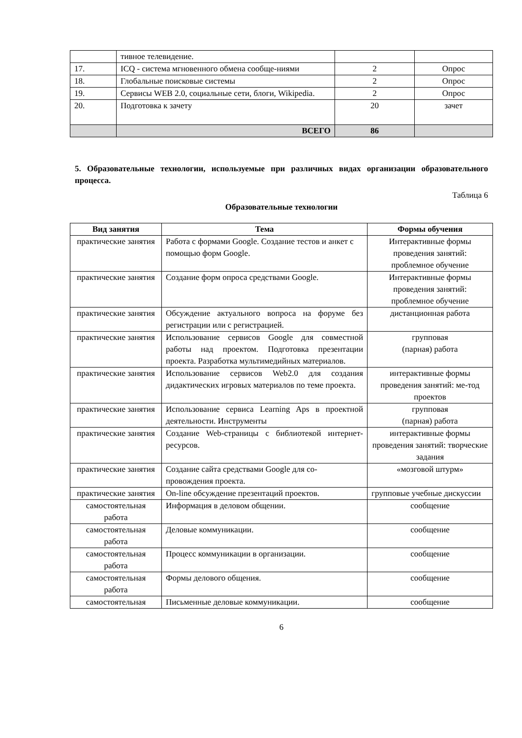| | тивное телевидение. | | |
| 17. | ICQ - система мгновенного обмена сообще-ниями | 2 | Опрос |
| 18. | Глобальные поисковые системы | 2 | Опрос |
| 19. | Сервисы WEB 2.0, социальные сети, блоги, Wikipedia. | 2 | Опрос |
| 20. | Подготовка к зачету | 20 | зачет |
| | ВСЕГО | 86 | |
5. Образовательные технологии, используемые при различных видах организации образовательного процесса.
Таблица 6
Образовательные технологии
| Вид занятия | Тема | Формы обучения |
| --- | --- | --- |
| практические занятия | Работа с формами Google. Создание тестов и анкет с помощью форм Google. | Интерактивные формы проведения занятий: проблемное обучение |
| практические занятия | Создание форм опроса средствами Google. | Интерактивные формы проведения занятий: проблемное обучение |
| практические занятия | Обсуждение актуального вопроса на форуме без регистрации или с регистрацией. | дистанционная работа |
| практические занятия | Использование сервисов Google для совместной работы над проектом. Подготовка презентации проекта. Разработка мультимедийных материалов. | групповая (парная) работа |
| практические занятия | Использование сервисов Web2.0 для создания дидактических игровых материалов по теме проекта. | интерактивные формы проведения занятий: ме-тод проектов |
| практические занятия | Использование сервиса Learning Aps в проектной деятельности. Инструменты | групповая (парная) работа |
| практические занятия | Создание Web-страницы с библиотекой интернет-ресурсов. | интерактивные формы проведения занятий: творческие задания |
| практические занятия | Создание сайта средствами Google для со-провождения проекта. | «мозговой штурм» |
| практические занятия | On-line обсуждение презентаций проектов. | групповые учебные дискуссии |
| самостоятельная работа | Информация в деловом общении. | сообщение |
| самостоятельная работа | Деловые коммуникации. | сообщение |
| самостоятельная работа | Процесс коммуникации в организации. | сообщение |
| самостоятельная работа | Формы делового общения. | сообщение |
| самостоятельная | Письменные деловые коммуникации. | сообщение |
6